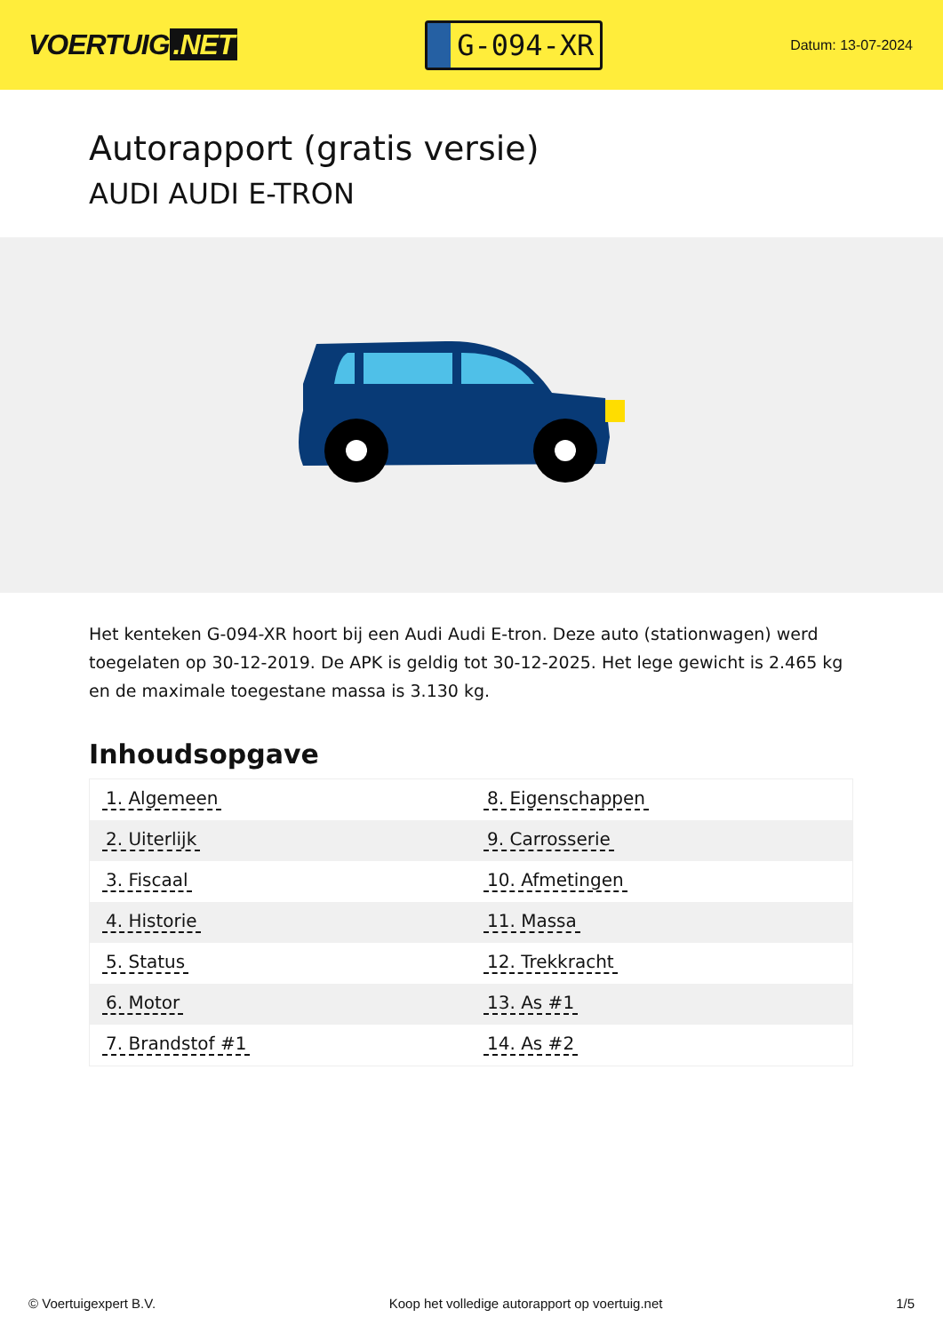VOERTUIG.NET
G-094-XR
Datum: 13-07-2024
Autorapport (gratis versie)
AUDI AUDI E-TRON
Het kenteken G-094-XR hoort bij een Audi Audi E-tron. Deze auto (stationwagen) werd toegelaten op 30-12-2019. De APK is geldig tot 30-12-2025. Het lege gewicht is 2.465 kg en de maximale toegestane massa is 3.130 kg.
Inhoudsopgave
| 1. Algemeen | 8. Eigenschappen |
| 2. Uiterlijk | 9. Carrosserie |
| 3. Fiscaal | 10. Afmetingen |
| 4. Historie | 11. Massa |
| 5. Status | 12. Trekkracht |
| 6. Motor | 13. As #1 |
| 7. Brandstof #1 | 14. As #2 |
© Voertuigexpert B.V. Koop het volledige autorapport op voertuig.net 1/5